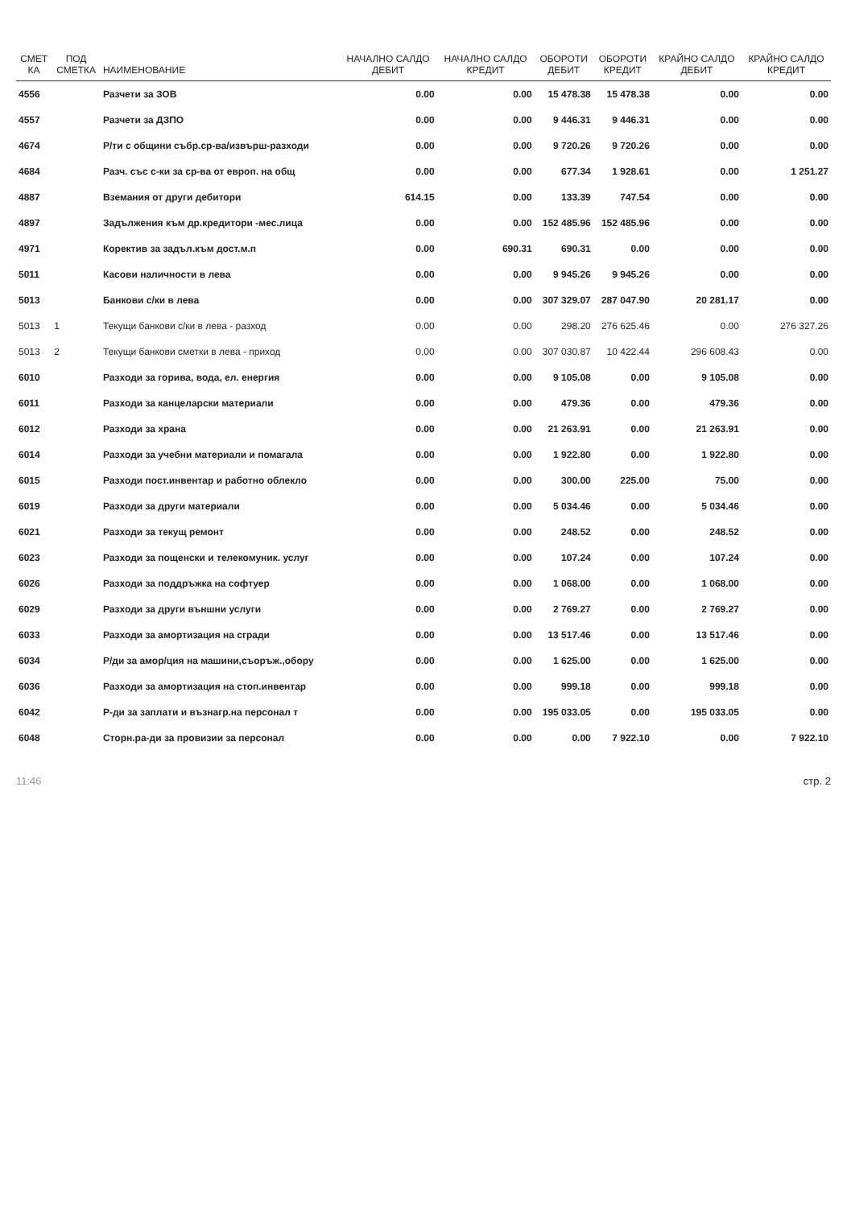| СМЕТ КА | ПОД СМЕТКА | НАИМЕНОВАНИЕ | НАЧАЛНО САЛДО ДЕБИТ | НАЧАЛНО САЛДО КРЕДИТ | ОБОРОТИ ДЕБИТ | ОБОРОТИ КРЕДИТ | КРАЙНО САЛДО ДЕБИТ | КРАЙНО САЛДО КРЕДИТ |
| --- | --- | --- | --- | --- | --- | --- | --- | --- |
| 4556 | | Разчети за ЗОВ | 0.00 | 0.00 | 15 478.38 | 15 478.38 | 0.00 | 0.00 |
| 4557 | | Разчети за ДЗПО | 0.00 | 0.00 | 9 446.31 | 9 446.31 | 0.00 | 0.00 |
| 4674 | | Р/ти с общини събр.ср-ва/извърш-разходи | 0.00 | 0.00 | 9 720.26 | 9 720.26 | 0.00 | 0.00 |
| 4684 | | Разч. със с-ки за ср-ва от европ. на общ | 0.00 | 0.00 | 677.34 | 1 928.61 | 0.00 | 1 251.27 |
| 4887 | | Вземания от други дебитори | 614.15 | 0.00 | 133.39 | 747.54 | 0.00 | 0.00 |
| 4897 | | Задължения към др.кредитори -мес.лица | 0.00 | 0.00 | 152 485.96 | 152 485.96 | 0.00 | 0.00 |
| 4971 | | Коректив за задъл.към дост.м.п | 0.00 | 690.31 | 690.31 | 0.00 | 0.00 | 0.00 |
| 5011 | | Касови наличности в лева | 0.00 | 0.00 | 9 945.26 | 9 945.26 | 0.00 | 0.00 |
| 5013 | | Банкови с/ки в лева | 0.00 | 0.00 | 307 329.07 | 287 047.90 | 20 281.17 | 0.00 |
| 5013 | 1 | Текущи банкови с/ки в лева - разход | 0.00 | 0.00 | 298.20 | 276 625.46 | 0.00 | 276 327.26 |
| 5013 | 2 | Текущи банкови сметки в лева - приход | 0.00 | 0.00 | 307 030.87 | 10 422.44 | 296 608.43 | 0.00 |
| 6010 | | Разходи за горива, вода, ел. енергия | 0.00 | 0.00 | 9 105.08 | 0.00 | 9 105.08 | 0.00 |
| 6011 | | Разходи за канцеларски материали | 0.00 | 0.00 | 479.36 | 0.00 | 479.36 | 0.00 |
| 6012 | | Разходи за храна | 0.00 | 0.00 | 21 263.91 | 0.00 | 21 263.91 | 0.00 |
| 6014 | | Разходи за учебни материали и помагала | 0.00 | 0.00 | 1 922.80 | 0.00 | 1 922.80 | 0.00 |
| 6015 | | Разходи пост.инвентар и работно облекло | 0.00 | 0.00 | 300.00 | 225.00 | 75.00 | 0.00 |
| 6019 | | Разходи за други материали | 0.00 | 0.00 | 5 034.46 | 0.00 | 5 034.46 | 0.00 |
| 6021 | | Разходи за текущ ремонт | 0.00 | 0.00 | 248.52 | 0.00 | 248.52 | 0.00 |
| 6023 | | Разходи за пощенски и телекомуник. услуг | 0.00 | 0.00 | 107.24 | 0.00 | 107.24 | 0.00 |
| 6026 | | Разходи за поддръжка на софтуер | 0.00 | 0.00 | 1 068.00 | 0.00 | 1 068.00 | 0.00 |
| 6029 | | Разходи за други външни услуги | 0.00 | 0.00 | 2 769.27 | 0.00 | 2 769.27 | 0.00 |
| 6033 | | Разходи за амортизация на сгради | 0.00 | 0.00 | 13 517.46 | 0.00 | 13 517.46 | 0.00 |
| 6034 | | Р/ди за амор/ция на машини,съоръж.,обору | 0.00 | 0.00 | 1 625.00 | 0.00 | 1 625.00 | 0.00 |
| 6036 | | Разходи за амортизация на стоп.инвентар | 0.00 | 0.00 | 999.18 | 0.00 | 999.18 | 0.00 |
| 6042 | | Р-ди за заплати и възнагр.на персонал т | 0.00 | 0.00 | 195 033.05 | 0.00 | 195 033.05 | 0.00 |
| 6048 | | Сторн.ра-ди за провизии за персонал | 0.00 | 0.00 | 0.00 | 7 922.10 | 0.00 | 7 922.10 |
11:46 стр. 2